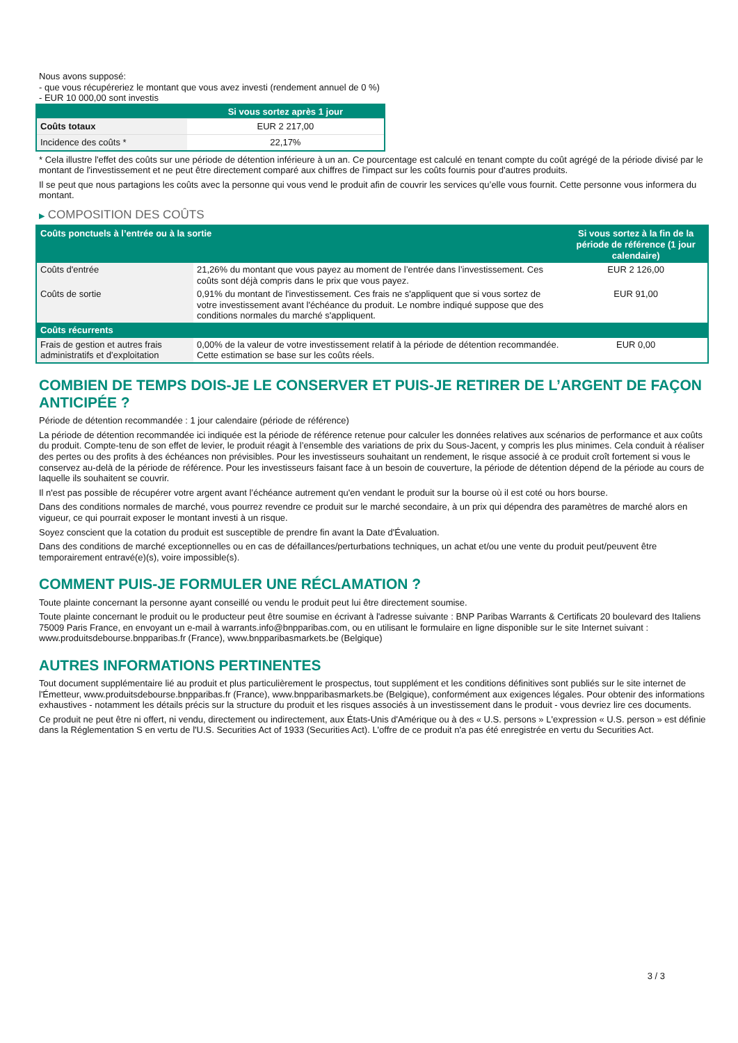Nous avons supposé:
- que vous récupéreriez le montant que vous avez investi (rendement annuel de 0 %)
- EUR 10 000,00 sont investis
| | Si vous sortez après 1 jour |
| --- | --- |
| Coûts totaux | EUR 2 217,00 |
| Incidence des coûts * | 22,17% |
* Cela illustre l'effet des coûts sur une période de détention inférieure à un an. Ce pourcentage est calculé en tenant compte du coût agrégé de la période divisé par le montant de l'investissement et ne peut être directement comparé aux chiffres de l'impact sur les coûts fournis pour d'autres produits.
Il se peut que nous partagions les coûts avec la personne qui vous vend le produit afin de couvrir les services qu’elle vous fournit. Cette personne vous informera du montant.
▶ COMPOSITION DES COÛTS
| Coûts ponctuels à l’entrée ou à la sortie | | Si vous sortez à la fin de la période de référence (1 jour calendaire) |
| --- | --- | --- |
| Coûts d'entrée | 21,26% du montant que vous payez au moment de l’entrée dans l’investissement. Ces coûts sont déjà compris dans le prix que vous payez. | EUR 2 126,00 |
| Coûts de sortie | 0,91% du montant de l'investissement. Ces frais ne s'appliquent que si vous sortez de votre investissement avant l'échéance du produit. Le nombre indiqué suppose que des conditions normales du marché s'appliquent. | EUR 91,00 |
| Coûts récurrents | | |
| Frais de gestion et autres frais administratifs et d’exploitation | 0,00% de la valeur de votre investissement relatif à la période de détention recommandée. Cette estimation se base sur les coûts réels. | EUR 0,00 |
COMBIEN DE TEMPS DOIS-JE LE CONSERVER ET PUIS-JE RETIRER DE L’ARGENT DE FAÇON ANTICIPÉE ?
Période de détention recommandée : 1 jour calendaire (période de référence)
La période de détention recommandée ici indiquée est la période de référence retenue pour calculer les données relatives aux scénarios de performance et aux coûts du produit. Compte-tenu de son effet de levier, le produit réagit à l’ensemble des variations de prix du Sous-Jacent, y compris les plus minimes. Cela conduit à réaliser des pertes ou des profits à des échéances non prévisibles. Pour les investisseurs souhaitant un rendement, le risque associé à ce produit croît fortement si vous le conservez au-delà de la période de référence. Pour les investisseurs faisant face à un besoin de couverture, la période de détention dépend de la période au cours de laquelle ils souhaitent se couvrir.
Il n'est pas possible de récupérer votre argent avant l’échéance autrement qu'en vendant le produit sur la bourse où il est coté ou hors bourse.
Dans des conditions normales de marché, vous pourrez revendre ce produit sur le marché secondaire, à un prix qui dépendra des paramètres de marché alors en vigueur, ce qui pourrait exposer le montant investi à un risque.
Soyez conscient que la cotation du produit est susceptible de prendre fin avant la Date d'Évaluation.
Dans des conditions de marché exceptionnelles ou en cas de défaillances/perturbations techniques, un achat et/ou une vente du produit peut/peuvent être temporairement entravé(e)(s), voire impossible(s).
COMMENT PUIS-JE FORMULER UNE RÉCLAMATION ?
Toute plainte concernant la personne ayant conseillé ou vendu le produit peut lui être directement soumise.
Toute plainte concernant le produit ou le producteur peut être soumise en écrivant à l'adresse suivante : BNP Paribas Warrants & Certificats 20 boulevard des Italiens 75009 Paris France, en envoyant un e-mail à warrants.info@bnpparibas.com, ou en utilisant le formulaire en ligne disponible sur le site Internet suivant : www.produitsdebourse.bnpparibas.fr (France), www.bnpparibasmarkets.be (Belgique)
AUTRES INFORMATIONS PERTINENTES
Tout document supplémentaire lié au produit et plus particulièrement le prospectus, tout supplément et les conditions définitives sont publiés sur le site internet de l'Émetteur, www.produitsdebourse.bnpparibas.fr (France), www.bnpparibasmarkets.be (Belgique), conformément aux exigences légales. Pour obtenir des informations exhaustives - notamment les détails précis sur la structure du produit et les risques associés à un investissement dans le produit - vous devriez lire ces documents.
Ce produit ne peut être ni offert, ni vendu, directement ou indirectement, aux États-Unis d'Amérique ou à des « U.S. persons » L'expression « U.S. person » est définie dans la Réglementation S en vertu de l'U.S. Securities Act of 1933 (Securities Act). L'offre de ce produit n'a pas été enregistrée en vertu du Securities Act.
3 / 3